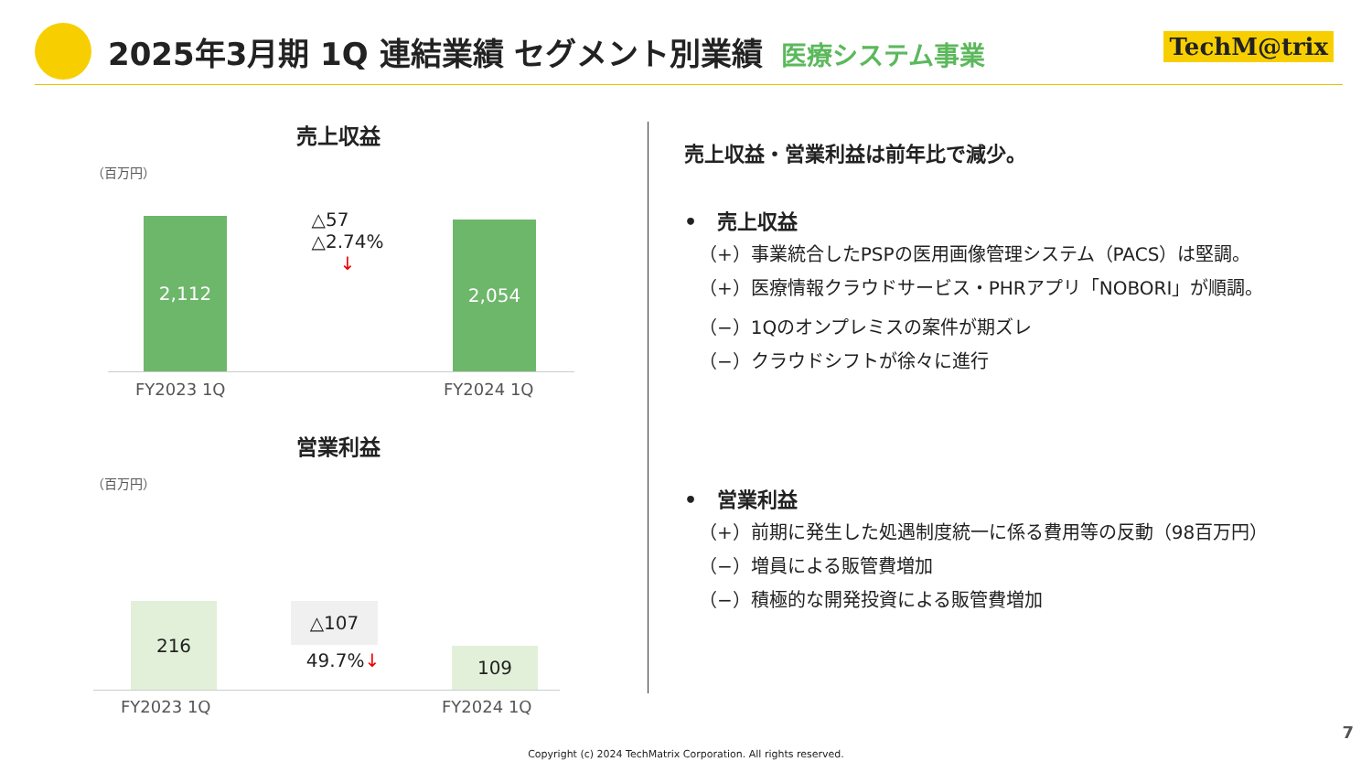2025年3月期 1Q 連結業績 セグメント別業績 医療システム事業
TechM@trix
売上収益
（百万円）
2,112
△57
△2.74%
↓
2,054
FY2023 1Q FY2024 1Q
営業利益
（百万円）
216 △107
49.7% ↓ 109
FY2023 1Q FY2024 1Q
売上収益・営業利益は前年比で減少。
•　売上収益
（+）事業統合したPSPの医用画像管理システム（PACS）は堅調。
（+）医療情報クラウドサービス・PHRアプリ「NOBORI」が順調。
（−）1Qのオンプレミスの案件が期ズレ
（−）クラウドシフトが徐々に進行
•　営業利益
（+）前期に発生した処遇制度統一に係る費用等の反動（98百万円）
（−）増員による販管費増加
（−）積極的な開発投資による販管費増加
7
Copyright (c) 2024 TechMatrix Corporation. All rights reserved.